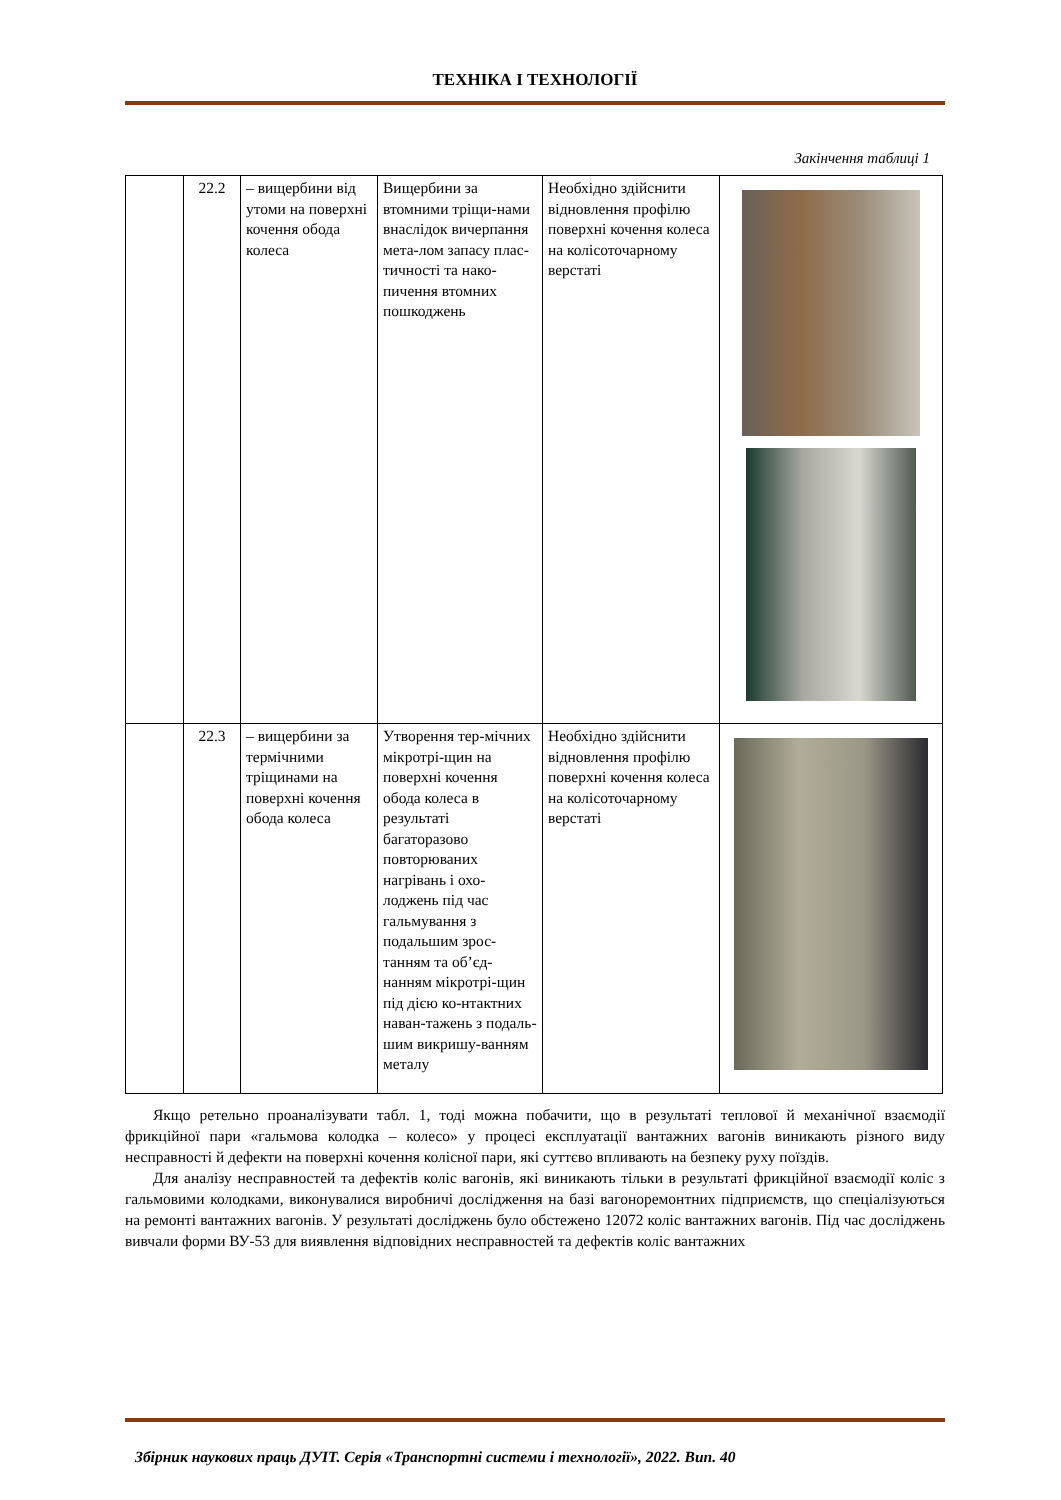ТЕХНІКА І ТЕХНОЛОГІЇ
Закінчення таблиці 1
| | 22.2 | – вищербини від утоми на поверхні кочення обода колеса | Вищербини за втомними тріщи-нами внаслідок вичерпання мета-лом запасу плас-тичності та нако-пичення втомних пошкоджень | Необхідно здійснити відновлення профілю поверхні кочення колеса на колісоточарному верстаті | |
| | 22.3 | – вищербини за термічними тріщинами на поверхні кочення обода колеса | Утворення тер-мічних мікротрі-щин на поверхні кочення обода колеса в результаті багаторазово повторюваних нагрівань і охо-лоджень під час гальмування з подальшим зрос-танням та об’єд-нанням мікротрі-щин під дією ко-нтактних наван-тажень з подаль-шим викришу-ванням металу | Необхідно здійснити відновлення профілю поверхні кочення колеса на колісоточарному верстаті | |
Якщо ретельно проаналізувати табл. 1, тоді можна побачити, що в результаті теплової й механічної взаємодії фрикційної пари «гальмова колодка – колесо» у процесі експлуатації вантажних вагонів виникають різного виду несправності й дефекти на поверхні кочення колісної пари, які суттєво впливають на безпеку руху поїздів.
Для аналізу несправностей та дефектів коліс вагонів, які виникають тільки в результаті фрикційної взаємодії коліс з гальмовими колодками, виконувалися виробничі дослідження на базі вагоноремонтних підприємств, що спеціалізуються на ремонті вантажних вагонів. У результаті досліджень було обстежено 12072 коліс вантажних вагонів. Під час досліджень вивчали форми ВУ-53 для виявлення відповідних несправностей та дефектів коліс вантажних
Збірник наукових праць ДУІТ. Серія «Транспортні системи і технології», 2022. Вип. 40